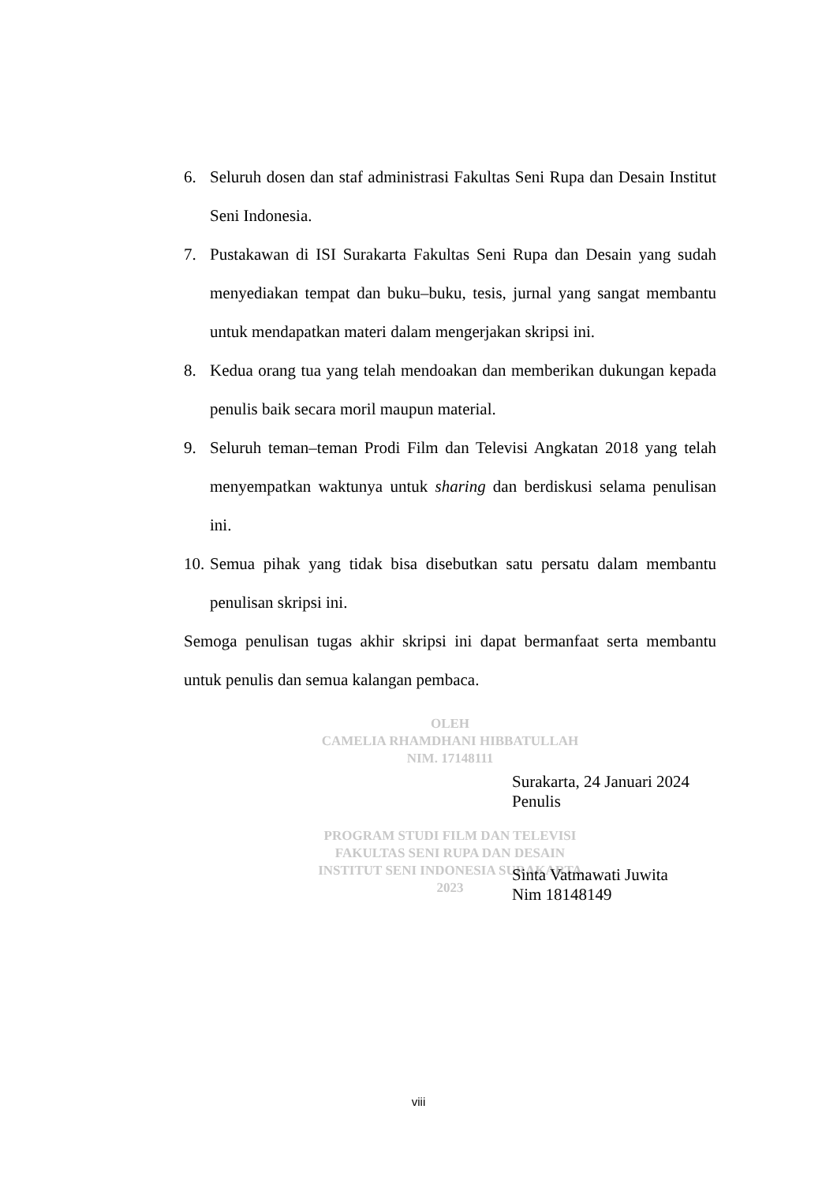6. Seluruh dosen dan staf administrasi Fakultas Seni Rupa dan Desain Institut Seni Indonesia.
7. Pustakawan di ISI Surakarta Fakultas Seni Rupa dan Desain yang sudah menyediakan tempat dan buku–buku, tesis, jurnal yang sangat membantu untuk mendapatkan materi dalam mengerjakan skripsi ini.
8. Kedua orang tua yang telah mendoakan dan memberikan dukungan kepada penulis baik secara moril maupun material.
9. Seluruh teman–teman Prodi Film dan Televisi Angkatan 2018 yang telah menyempatkan waktunya untuk sharing dan berdiskusi selama penulisan ini.
10. Semua pihak yang tidak bisa disebutkan satu persatu dalam membantu penulisan skripsi ini.
Semoga penulisan tugas akhir skripsi ini dapat bermanfaat serta membantu untuk penulis dan semua kalangan pembaca.
OLEH
CAMELIA RHAMDHANI HIBBATULLAH
NIM. 17148111
Surakarta, 24 Januari 2024
Penulis
PROGRAM STUDI FILM DAN TELEVISI
FAKULTAS SENI RUPA DAN DESAIN
INSTITUT SENI INDONESIA SURAKARTA
2023
Sinta Vatmawati Juwita
Nim 18148149
viii